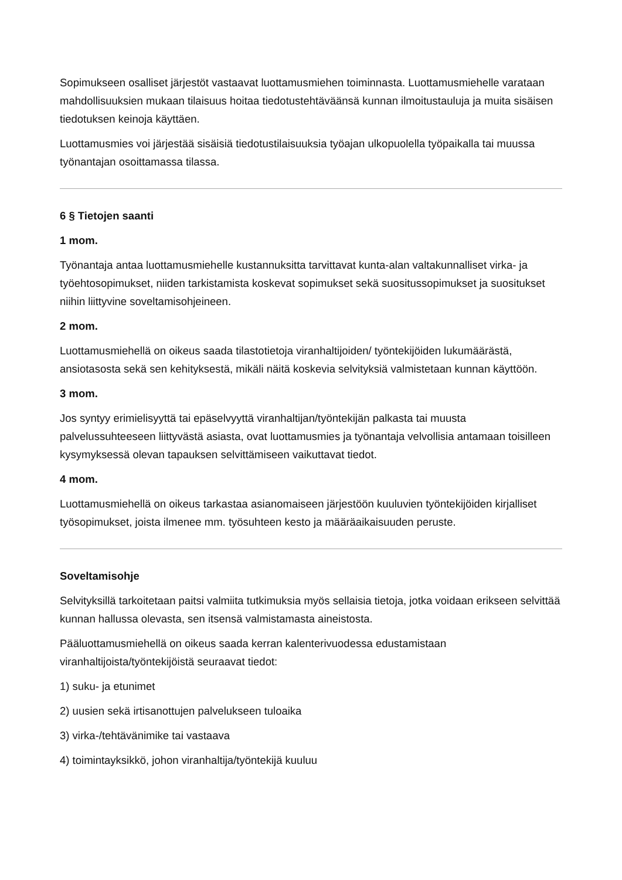Sopimukseen osalliset järjestöt vastaavat luottamusmiehen toiminnasta. Luottamusmiehelle varataan mahdollisuuksien mukaan tilaisuus hoitaa tiedotustehtäväänsä kunnan ilmoitustauluja ja muita sisäisen tiedotuksen keinoja käyttäen.
Luottamusmies voi järjestää sisäisiä tiedotustilaisuuksia työajan ulkopuolella työpaikalla tai muussa työnantajan osoittamassa tilassa.
6 § Tietojen saanti
1 mom.
Työnantaja antaa luottamusmiehelle kustannuksitta tarvittavat kunta-alan valtakunnalliset virka- ja työehtosopimukset, niiden tarkistamista koskevat sopimukset sekä suositussopimukset ja suositukset niihin liittyvine soveltamisohjeineen.
2 mom.
Luottamusmiehellä on oikeus saada tilastotietoja viranhaltijoiden/ työntekijöiden lukumäärästä, ansiotasosta sekä sen kehityksestä, mikäli näitä koskevia selvityksiä valmistetaan kunnan käyttöön.
3 mom.
Jos syntyy erimielisyyttä tai epäselvyyttä viranhaltijan/työntekijän palkasta tai muusta palvelussuhteeseen liittyvästä asiasta, ovat luottamusmies ja työnantaja velvollisia antamaan toisilleen kysymyksessä olevan tapauksen selvittämiseen vaikuttavat tiedot.
4 mom.
Luottamusmiehellä on oikeus tarkastaa asianomaiseen järjestöön kuuluvien työntekijöiden kirjalliset työsopimukset, joista ilmenee mm. työsuhteen kesto ja määräaikaisuuden peruste.
Soveltamisohje
Selvityksillä tarkoitetaan paitsi valmiita tutkimuksia myös sellaisia tietoja, jotka voidaan erikseen selvittää kunnan hallussa olevasta, sen itsensä valmistamasta aineistosta.
Pääluottamusmiehellä on oikeus saada kerran kalenterivuodessa edustamistaan viranhaltijoista/työntekijöistä seuraavat tiedot:
1) suku- ja etunimet
2) uusien sekä irtisanottujen palvelukseen tuloaika
3) virka-/tehtävänimike tai vastaava
4) toimintayksikkö, johon viranhaltija/työntekijä kuuluu